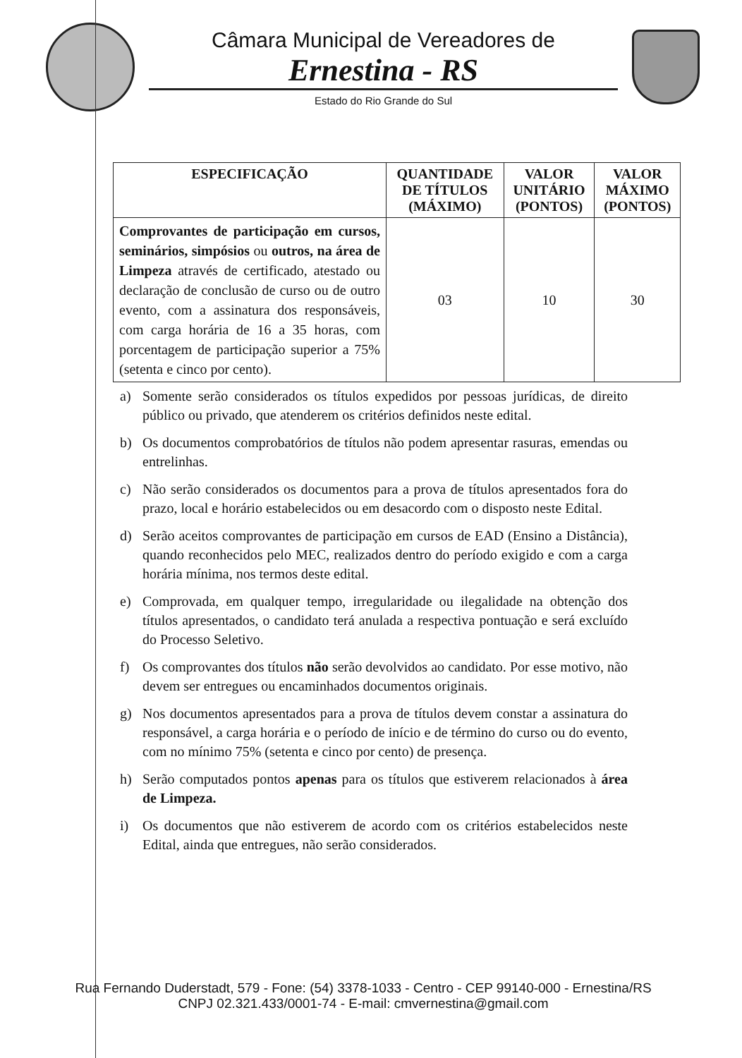Câmara Municipal de Vereadores de
Ernestina - RS
Estado do Rio Grande do Sul
| ESPECIFICAÇÃO | QUANTIDADE DE TÍTULOS (MÁXIMO) | VALOR UNITÁRIO (PONTOS) | VALOR MÁXIMO (PONTOS) |
| --- | --- | --- | --- |
| Comprovantes de participação em cursos, seminários, simpósios ou outros, na área de Limpeza através de certificado, atestado ou declaração de conclusão de curso ou de outro evento, com a assinatura dos responsáveis, com carga horária de 16 a 35 horas, com porcentagem de participação superior a 75% (setenta e cinco por cento). | 03 | 10 | 30 |
a) Somente serão considerados os títulos expedidos por pessoas jurídicas, de direito público ou privado, que atenderem os critérios definidos neste edital.
b) Os documentos comprobatórios de títulos não podem apresentar rasuras, emendas ou entrelinhas.
c) Não serão considerados os documentos para a prova de títulos apresentados fora do prazo, local e horário estabelecidos ou em desacordo com o disposto neste Edital.
d) Serão aceitos comprovantes de participação em cursos de EAD (Ensino a Distância), quando reconhecidos pelo MEC, realizados dentro do período exigido e com a carga horária mínima, nos termos deste edital.
e) Comprovada, em qualquer tempo, irregularidade ou ilegalidade na obtenção dos títulos apresentados, o candidato terá anulada a respectiva pontuação e será excluído do Processo Seletivo.
f) Os comprovantes dos títulos não serão devolvidos ao candidato. Por esse motivo, não devem ser entregues ou encaminhados documentos originais.
g) Nos documentos apresentados para a prova de títulos devem constar a assinatura do responsável, a carga horária e o período de início e de término do curso ou do evento, com no mínimo 75% (setenta e cinco por cento) de presença.
h) Serão computados pontos apenas para os títulos que estiverem relacionados à área de Limpeza.
i) Os documentos que não estiverem de acordo com os critérios estabelecidos neste Edital, ainda que entregues, não serão considerados.
Rua Fernando Duderstadt, 579 - Fone: (54) 3378-1033 - Centro - CEP 99140-000 - Ernestina/RS
CNPJ 02.321.433/0001-74 - E-mail: cmvernestina@gmail.com